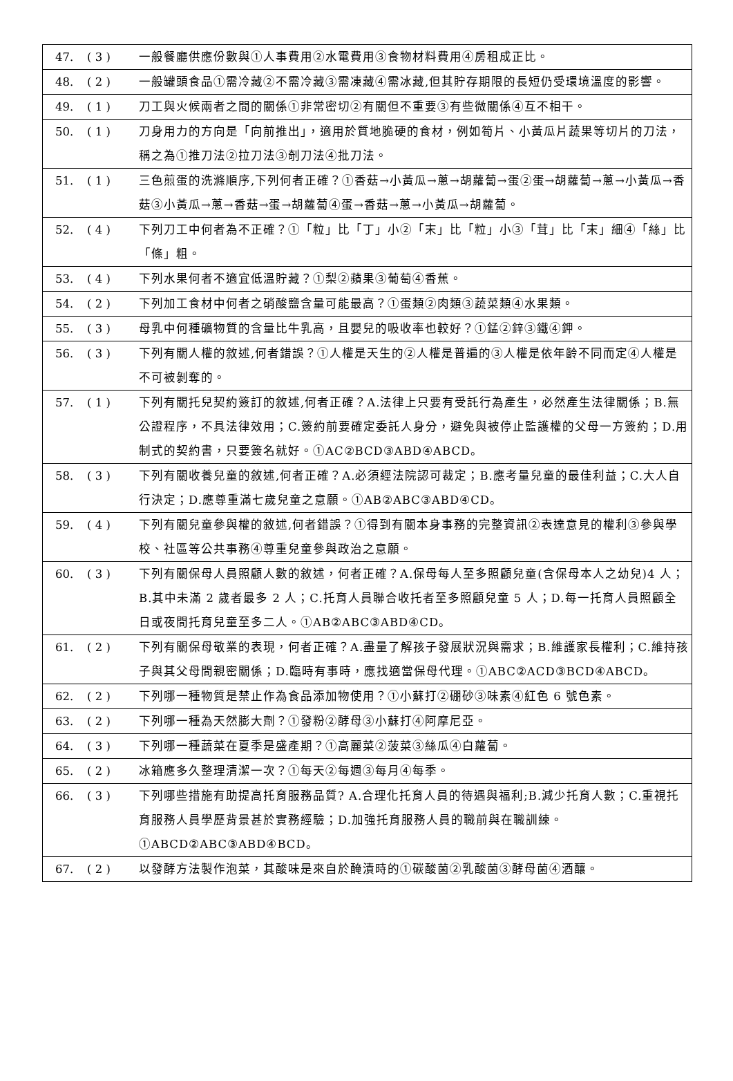| 47. | ( 3 ) | 一般餐廳供應份數與①人事費用②水電費用③食物材料費用④房租成正比。 |
| 48. | ( 2 ) | 一般罐頭食品①需冷藏②不需冷藏③需凍藏④需冰藏,但其貯存期限的長短仍受環境溫度的影響。 |
| 49. | ( 1 ) | 刀工與火候兩者之間的關係①非常密切②有關但不重要③有些微關係④互不相干。 |
| 50. | ( 1 ) | 刀身用力的方向是「向前推出」，適用於質地脆硬的食材，例如筍片、小黃瓜片蔬果等切片的刀法，稱之為①推刀法②拉刀法③剞刀法④批刀法。 |
| 51. | ( 1 ) | 三色煎蛋的洗滌順序,下列何者正確？①香菇→小黃瓜→蔥→胡蘿蔔→蛋②蛋→胡蘿蔔→蔥→小黃瓜→香菇③小黃瓜→蔥→香菇→蛋→胡蘿蔔④蛋→香菇→蔥→小黃瓜→胡蘿蔔。 |
| 52. | ( 4 ) | 下列刀工中何者為不正確？①「粒」比「丁」小②「末」比「粒」小③「茸」比「末」細④「絲」比「條」粗。 |
| 53. | ( 4 ) | 下列水果何者不適宜低溫貯藏？①梨②蘋果③葡萄④香蕉。 |
| 54. | ( 2 ) | 下列加工食材中何者之硝酸鹽含量可能最高？①蛋類②肉類③蔬菜類④水果類。 |
| 55. | ( 3 ) | 母乳中何種礦物質的含量比牛乳高，且嬰兒的吸收率也較好？①錳②鋅③鐵④鉀。 |
| 56. | ( 3 ) | 下列有關人權的敘述,何者錯誤？①人權是天生的②人權是普遍的③人權是依年齡不同而定④人權是不可被剝奪的。 |
| 57. | ( 1 ) | 下列有關托兒契約簽訂的敘述,何者正確？A.法律上只要有受託行為產生，必然產生法律關係；B.無公證程序，不具法律效用；C.簽約前要確定委託人身分，避免與被停止監護權的父母一方簽約；D.用制式的契約書，只要簽名就好。①AC②BCD③ABD④ABCD。 |
| 58. | ( 3 ) | 下列有關收養兒童的敘述,何者正確？A.必須經法院認可裁定；B.應考量兒童的最佳利益；C.大人自行決定；D.應尊重滿七歲兒童之意願。①AB②ABC③ABD④CD。 |
| 59. | ( 4 ) | 下列有關兒童參與權的敘述,何者錯誤？①得到有關本身事務的完整資訊②表達意見的權利③參與學校、社區等公共事務④尊重兒童參與政治之意願。 |
| 60. | ( 3 ) | 下列有關保母人員照顧人數的敘述，何者正確？A.保母每人至多照顧兒童(含保母本人之幼兒)4 人；B.其中未滿 2 歲者最多 2 人；C.托育人員聯合收托者至多照顧兒童 5 人；D.每一托育人員照顧全日或夜間托育兒童至多二人。①AB②ABC③ABD④CD。 |
| 61. | ( 2 ) | 下列有關保母敬業的表現，何者正確？A.盡量了解孩子發展狀況與需求；B.維護家長權利；C.維持孩子與其父母間親密關係；D.臨時有事時，應找適當保母代理。①ABC②ACD③BCD④ABCD。 |
| 62. | ( 2 ) | 下列哪一種物質是禁止作為食品添加物使用？①小蘇打②硼砂③味素④紅色 6 號色素。 |
| 63. | ( 2 ) | 下列哪一種為天然膨大劑？①發粉②酵母③小蘇打④阿摩尼亞。 |
| 64. | ( 3 ) | 下列哪一種蔬菜在夏季是盛產期？①高麗菜②菠菜③絲瓜④白蘿蔔。 |
| 65. | ( 2 ) | 冰箱應多久整理清潔一次？①每天②每週③每月④每季。 |
| 66. | ( 3 ) | 下列哪些措施有助提高托育服務品質? A.合理化托育人員的待遇與福利;B.減少托育人數；C.重視托育服務人員學歷背景甚於實務經驗；D.加強托育服務人員的職前與在職訓練。①ABCD②ABC③ABD④BCD。 |
| 67. | ( 2 ) | 以發酵方法製作泡菜，其酸味是來自於醃漬時的①碳酸菌②乳酸菌③酵母菌④酒釀。 |